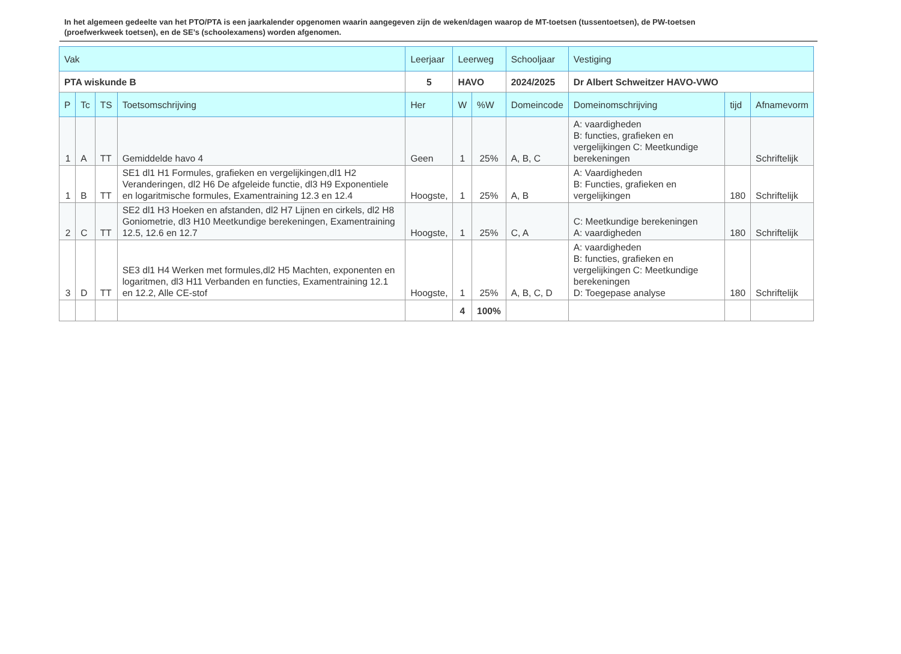In het algemeen gedeelte van het PTO/PTA is een jaarkalender opgenomen waarin aangegeven zijn de weken/dagen waarop de MT-toetsen (tussentoetsen), de PW-toetsen (proefwerkweek toetsen), en de SE’s (schoolexamens) worden afgenomen.
| Vak | | | | Leerjaar | Leerweg | | Schooljaar | Vestiging | | |
| --- | --- | --- | --- | --- | --- | --- | --- | --- | --- | --- |
| PTA wiskunde B | | | | 5 | HAVO | | 2024/2025 | Dr Albert Schweitzer HAVO-VWO | | |
| P | Tc | TS | Toetsomschrijving | Her | W | %W | Domeincode | Domeinomschrijving | tijd | Afnamevorm |
| 1 | A | TT | Gemiddelde havo 4 | Geen | 1 | 25% | A, B, C | A: vaardigheden B: functies, grafieken en vergelijkingen C: Meetkundige berekeningen | | Schriftelijk |
| 1 | B | TT | SE1 dl1 H1 Formules, grafieken en vergelijkingen,dl1 H2 Veranderingen, dl2 H6 De afgeleide functie, dl3 H9 Exponentiele en logaritmische formules, Examentraining 12.3 en 12.4 | Hoogste, | 1 | 25% | A, B | A: Vaardigheden B: Functies, grafieken en vergelijkingen | 180 | Schriftelijk |
| 2 | C | TT | SE2 dl1 H3 Hoeken en afstanden, dl2 H7 Lijnen en cirkels, dl2 H8 Goniometrie, dl3 H10 Meetkundige berekeningen, Examentraining 12.5, 12.6 en 12.7 | Hoogste, | 1 | 25% | C, A | C: Meetkundige berekeningen A: vaardigheden | 180 | Schriftelijk |
| 3 | D | TT | SE3 dl1 H4 Werken met formules,dl2 H5 Machten, exponenten en logaritmen, dl3 H11 Verbanden en functies, Examentraining 12.1 en 12.2, Alle CE-stof | Hoogste, | 1 | 25% | A, B, C, D | A: vaardigheden B: functies, grafieken en vergelijkingen C: Meetkundige berekeningen D: Toegepase analyse | 180 | Schriftelijk |
| | | | | | 4 | 100% | | | | |